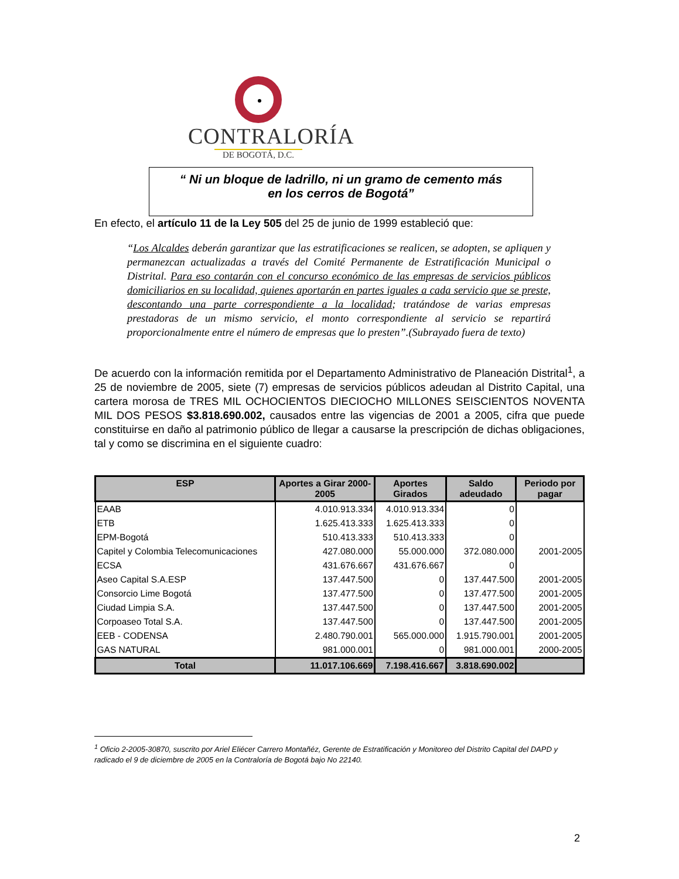CONTRALORÍA
DE BOGOTÁ, D.C.
“ Ni un bloque de ladrillo, ni un gramo de cemento más
en los cerros de Bogotá”
En efecto, el artículo 11 de la Ley 505 del 25 de junio de 1999 estableció que:
“Los Alcaldes deberán garantizar que las estratificaciones se realicen, se adopten, se apliquen y permanezcan actualizadas a través del Comité Permanente de Estratificación Municipal o Distrital. Para eso contarán con el concurso económico de las empresas de servicios públicos domiciliarios en su localidad, quienes aportarán en partes iguales a cada servicio que se preste, descontando una parte correspondiente a la localidad; tratándose de varias empresas prestadoras de un mismo servicio, el monto correspondiente al servicio se repartirá proporcionalmente entre el número de empresas que lo presten”.(Subrayado fuera de texto)
De acuerdo con la información remitida por el Departamento Administrativo de Planeación Distrital<sup>1</sup>, a 25 de noviembre de 2005, siete (7) empresas de servicios públicos adeudan al Distrito Capital, una cartera morosa de TRES MIL OCHOCIENTOS DIECIOCHO MILLONES SEISCIENTOS NOVENTA MIL DOS PESOS $3.818.690.002, causados entre las vigencias de 2001 a 2005, cifra que puede constituirse en daño al patrimonio público de llegar a causarse la prescripción de dichas obligaciones, tal y como se discrimina en el siguiente cuadro:
| ESP | Aportes a Girar 2000-2005 | Aportes Girados | Saldo adeudado | Periodo por pagar |
| --- | --- | --- | --- | --- |
| EAAB | 4.010.913.334 | 4.010.913.334 | 0 | |
| ETB | 1.625.413.333 | 1.625.413.333 | 0 | |
| EPM-Bogotá | 510.413.333 | 510.413.333 | 0 | |
| Capitel y Colombia Telecomunicaciones | 427.080.000 | 55.000.000 | 372.080.000 | 2001-2005 |
| ECSA | 431.676.667 | 431.676.667 | 0 | |
| Aseo Capital S.A.ESP | 137.447.500 | 0 | 137.447.500 | 2001-2005 |
| Consorcio Lime Bogotá | 137.477.500 | 0 | 137.477.500 | 2001-2005 |
| Ciudad Limpia S.A. | 137.447.500 | 0 | 137.447.500 | 2001-2005 |
| Corpoaseo Total S.A. | 137.447.500 | 0 | 137.447.500 | 2001-2005 |
| EEB - CODENSA | 2.480.790.001 | 565.000.000 | 1.915.790.001 | 2001-2005 |
| GAS NATURAL | 981.000.001 | 0 | 981.000.001 | 2000-2005 |
| Total | 11.017.106.669 | 7.198.416.667 | 3.818.690.002 | |
<sup>1</sup> Oficio 2-2005-30870, suscrito por Ariel Eliécer Carrero Montañéz, Gerente de Estratificación y Monitoreo del Distrito Capital del DAPD y radicado el 9 de diciembre de 2005 en la Contraloría de Bogotá bajo No 22140.
2